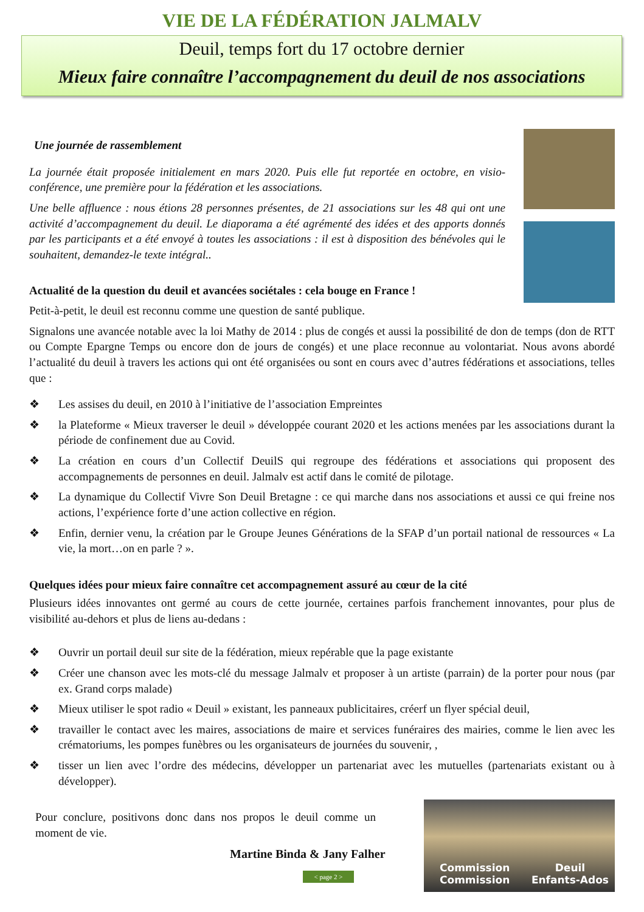VIE DE LA FÉDÉRATION JALMALV
Deuil, temps fort du 17 octobre dernier
Mieux faire connaître l’accompagnement du deuil de nos associations
Une journée de rassemblement
La journée était proposée initialement en mars 2020. Puis elle fut reportée en octobre, en visio- conférence, une première pour la fédération et les associations.
Une belle affluence : nous étions 28 personnes présentes, de 21 associations sur les 48 qui ont une activité d’accompagnement du deuil. Le diaporama a été agrémenté des idées et des apports donnés par les participants et a été envoyé à toutes les associations : il est à disposition des bénévoles qui le souhaitent, demandez-le texte intégral..
Actualité de la question du deuil et avancées sociétales : cela bouge en France !
Petit-à-petit, le deuil est reconnu comme une question de santé publique.
Signalons une avancée notable avec la loi Mathy de 2014 : plus de congés et aussi la possibilité de don de temps (don de RTT ou Compte Epargne Temps ou encore don de jours de congés) et une place reconnue au volontariat. Nous avons abordé l’actualité du deuil à travers les actions qui ont été organisées ou sont en cours avec d’autres fédérations et associations, telles que :
❖ Les assises du deuil, en 2010 à l’initiative de l’association Empreintes
❖ la Plateforme « Mieux traverser le deuil » développée courant 2020 et les actions menées par les associations durant la période de confinement due au Covid.
❖ La création en cours d’un Collectif DeuilS qui regroupe des fédérations et associations qui proposent des accompagnements de personnes en deuil. Jalmalv est actif dans le comité de pilotage.
❖ La dynamique du Collectif Vivre Son Deuil Bretagne : ce qui marche dans nos associations et aussi ce qui freine nos actions, l’expérience forte d’une action collective en région.
❖ Enfin, dernier venu, la création par le Groupe Jeunes Générations de la SFAP d’un portail national de ressources « La vie, la mort…on en parle ? ».
Quelques idées pour mieux faire connaître cet accompagnement assuré au cœur de la cité
Plusieurs idées innovantes ont germé au cours de cette journée, certaines parfois franchement innovantes, pour plus de visibilité au-dehors et plus de liens au-dedans :
❖ Ouvrir un portail deuil sur site de la fédération, mieux repérable que la page existante
❖ Créer une chanson avec les mots-clé du message Jalmalv et proposer à un artiste (parrain) de la porter pour nous (par ex. Grand corps malade)
❖ Mieux utiliser le spot radio « Deuil » existant, les panneaux publicitaires, créerf un flyer spécial deuil,
❖ travailler le contact avec les maires, associations de maire et services funéraires des mairies, comme le lien avec les crématoriums, les pompes funèbres ou les organisateurs de journées du souvenir, ,
❖ tisser un lien avec l’ordre des médecins, développer un partenariat avec les mutuelles (partenariats existant ou à développer).
Pour conclure, positivons donc dans nos propos le deuil comme un moment de vie.
Martine Binda & Jany Falher
< page 2 >
Commission
Commission Deuil
Enfants-Ados